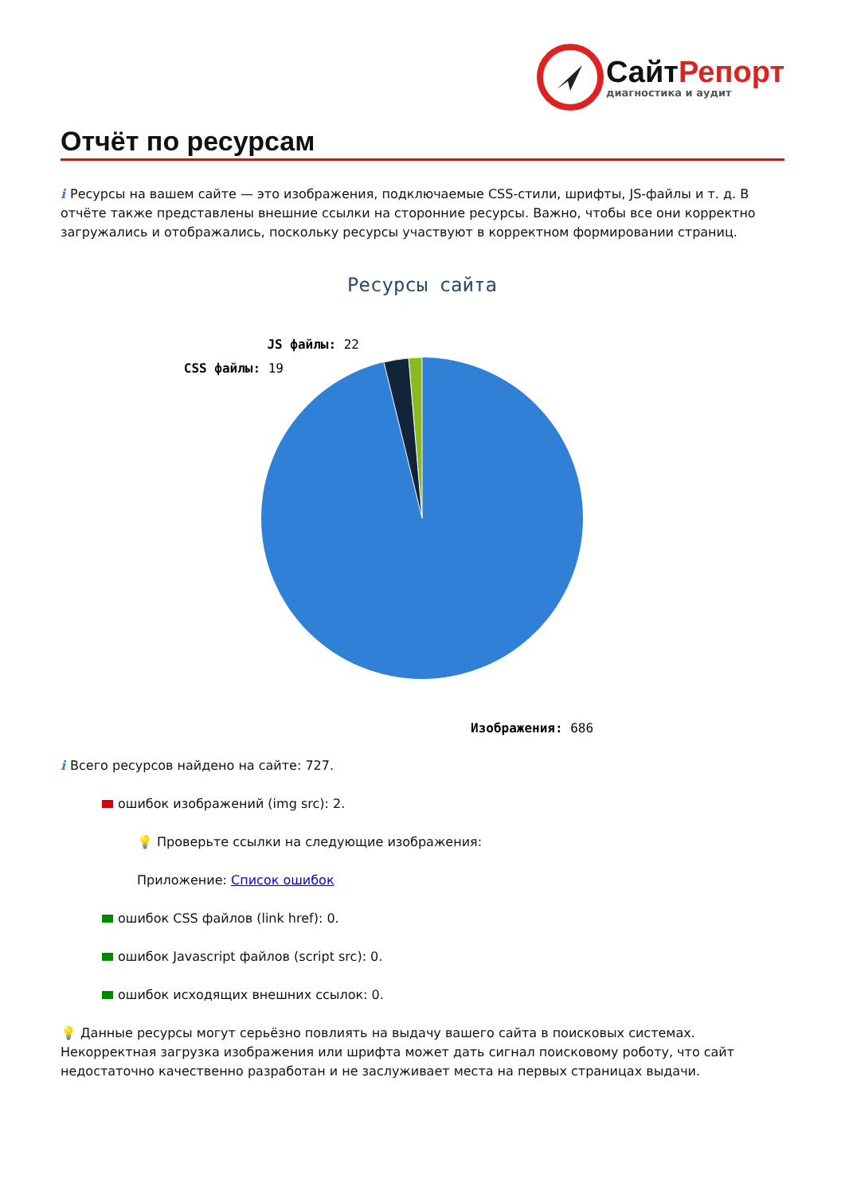СайтРепорт
диагностика и аудит
Отчёт по ресурсам
i Ресурсы на вашем сайте — это изображения, подключаемые CSS-стили, шрифты, JS-файлы и т. д. В отчёте также представлены внешние ссылки на сторонние ресурсы. Важно, чтобы все они корректно загружались и отображались, поскольку ресурсы участвуют в корректном формировании страниц.
Ресурсы сайта
JS файлы: 22
CSS файлы: 19
Изображения: 686
i Всего ресурсов найдено на сайте: 727.
ошибок изображений (img src): 2.
💡 Проверьте ссылки на следующие изображения:
Приложение: Список ошибок
ошибок CSS файлов (link href): 0.
ошибок Javascript файлов (script src): 0.
ошибок исходящих внешних ссылок: 0.
💡 Данные ресурсы могут серьёзно повлиять на выдачу вашего сайта в поисковых системах. Некорректная загрузка изображения или шрифта может дать сигнал поисковому роботу, что сайт недостаточно качественно разработан и не заслуживает места на первых страницах выдачи.